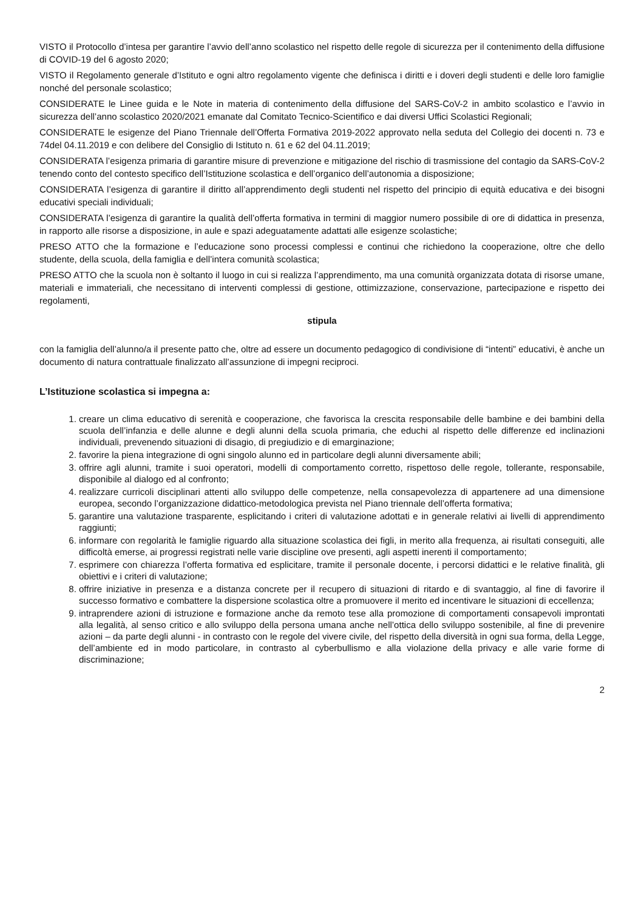VISTO il Protocollo d’intesa per garantire l’avvio dell’anno scolastico nel rispetto delle regole di sicurezza per il contenimento della diffusione di COVID-19 del 6 agosto 2020;
VISTO il Regolamento generale d’Istituto e ogni altro regolamento vigente che definisca i diritti e i doveri degli studenti e delle loro famiglie nonché del personale scolastico;
CONSIDERATE le Linee guida e le Note in materia di contenimento della diffusione del SARS-CoV-2 in ambito scolastico e l’avvio in sicurezza dell’anno scolastico 2020/2021 emanate dal Comitato Tecnico-Scientifico e dai diversi Uffici Scolastici Regionali;
CONSIDERATE le esigenze del Piano Triennale dell’Offerta Formativa 2019-2022 approvato nella seduta del Collegio dei docenti n. 73 e 74del 04.11.2019 e con delibere del Consiglio di Istituto n. 61 e 62 del 04.11.2019;
CONSIDERATA l’esigenza primaria di garantire misure di prevenzione e mitigazione del rischio di trasmissione del contagio da SARS-CoV-2 tenendo conto del contesto specifico dell’Istituzione scolastica e dell’organico dell’autonomia a disposizione;
CONSIDERATA l’esigenza di garantire il diritto all’apprendimento degli studenti nel rispetto del principio di equità educativa e dei bisogni educativi speciali individuali;
CONSIDERATA l’esigenza di garantire la qualità dell’offerta formativa in termini di maggior numero possibile di ore di didattica in presenza, in rapporto alle risorse a disposizione, in aule e spazi adeguatamente adattati alle esigenze scolastiche;
PRESO ATTO che la formazione e l’educazione sono processi complessi e continui che richiedono la cooperazione, oltre che dello studente, della scuola, della famiglia e dell’intera comunità scolastica;
PRESO ATTO che la scuola non è soltanto il luogo in cui si realizza l’apprendimento, ma una comunità organizzata dotata di risorse umane, materiali e immateriali, che necessitano di interventi complessi di gestione, ottimizzazione, conservazione, partecipazione e rispetto dei regolamenti,
stipula
con la famiglia dell’alunno/a il presente patto che, oltre ad essere un documento pedagogico di condivisione di “intenti” educativi, è anche un documento di natura contrattuale finalizzato all’assunzione di impegni reciproci.
L’Istituzione scolastica si impegna a:
1. creare un clima educativo di serenità e cooperazione, che favorisca la crescita responsabile delle bambine e dei bambini della scuola dell’infanzia e delle alunne e degli alunni della scuola primaria, che educhi al rispetto delle differenze ed inclinazioni individuali, prevenendo situazioni di disagio, di pregiudizio e di emarginazione;
2. favorire la piena integrazione di ogni singolo alunno ed in particolare degli alunni diversamente abili;
3. offrire agli alunni, tramite i suoi operatori, modelli di comportamento corretto, rispettoso delle regole, tollerante, responsabile, disponibile al dialogo ed al confronto;
4. realizzare curricoli disciplinari attenti allo sviluppo delle competenze, nella consapevolezza di appartenere ad una dimensione europea, secondo l’organizzazione didattico-metodologica prevista nel Piano triennale dell’offerta formativa;
5. garantire una valutazione trasparente, esplicitando i criteri di valutazione adottati e in generale relativi ai livelli di apprendimento raggiunti;
6. informare con regolarità le famiglie riguardo alla situazione scolastica dei figli, in merito alla frequenza, ai risultati conseguiti, alle difficoltà emerse, ai progressi registrati nelle varie discipline ove presenti, agli aspetti inerenti il comportamento;
7. esprimere con chiarezza l’offerta formativa ed esplicitare, tramite il personale docente, i percorsi didattici e le relative finalità, gli obiettivi e i criteri di valutazione;
8. offrire iniziative in presenza e a distanza concrete per il recupero di situazioni di ritardo e di svantaggio, al fine di favorire il successo formativo e combattere la dispersione scolastica oltre a promuovere il merito ed incentivare le situazioni di eccellenza;
9. intraprendere azioni di istruzione e formazione anche da remoto tese alla promozione di comportamenti consapevoli improntati alla legalità, al senso critico e allo sviluppo della persona umana anche nell’ottica dello sviluppo sostenibile, al fine di prevenire azioni – da parte degli alunni - in contrasto con le regole del vivere civile, del rispetto della diversità in ogni sua forma, della Legge, dell’ambiente ed in modo particolare, in contrasto al cyberbullismo e alla violazione della privacy e alle varie forme di discriminazione;
2